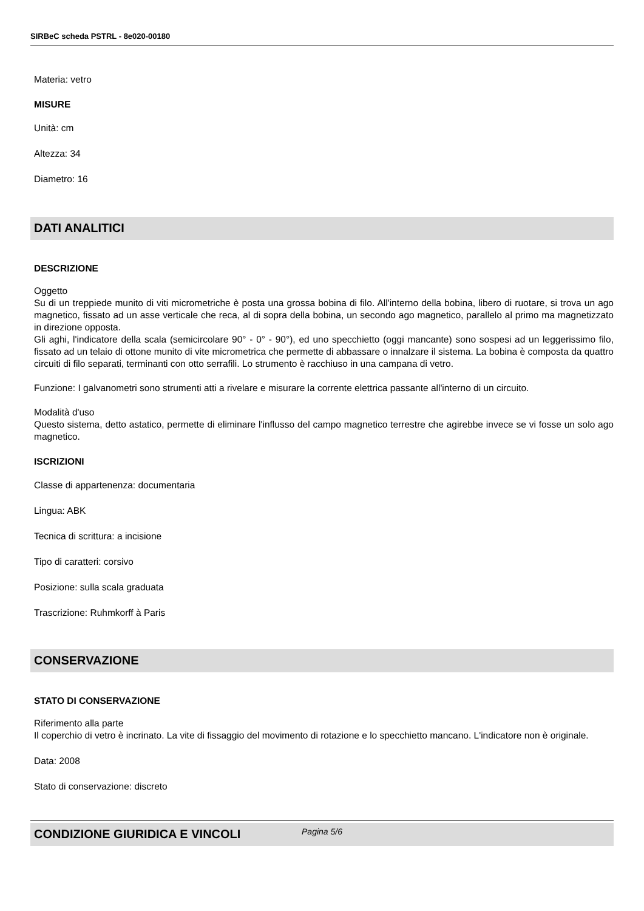SIRBeC scheda PSTRL - 8e020-00180
Materia: vetro
MISURE
Unità: cm
Altezza: 34
Diametro: 16
DATI ANALITICI
DESCRIZIONE
Oggetto
Su di un treppiede munito di viti micrometriche è posta una grossa bobina di filo. All'interno della bobina, libero di ruotare, si trova un ago magnetico, fissato ad un asse verticale che reca, al di sopra della bobina, un secondo ago magnetico, parallelo al primo ma magnetizzato in direzione opposta.
Gli aghi, l'indicatore della scala (semicircolare 90° - 0° - 90°), ed uno specchietto (oggi mancante) sono sospesi ad un leggerissimo filo, fissato ad un telaio di ottone munito di vite micrometrica che permette di abbassare o innalzare il sistema. La bobina è composta da quattro circuiti di filo separati, terminanti con otto serrafili. Lo strumento è racchiuso in una campana di vetro.
Funzione: I galvanometri sono strumenti atti a rivelare e misurare la corrente elettrica passante all'interno di un circuito.
Modalità d'uso
Questo sistema, detto astatico, permette di eliminare l'influsso del campo magnetico terrestre che agirebbe invece se vi fosse un solo ago magnetico.
ISCRIZIONI
Classe di appartenenza: documentaria
Lingua: ABK
Tecnica di scrittura: a incisione
Tipo di caratteri: corsivo
Posizione: sulla scala graduata
Trascrizione: Ruhmkorff à Paris
CONSERVAZIONE
STATO DI CONSERVAZIONE
Riferimento alla parte
Il coperchio di vetro è incrinato. La vite di fissaggio del movimento di rotazione e lo specchietto mancano. L'indicatore non è originale.
Data: 2008
Stato di conservazione: discreto
CONDIZIONE GIURIDICA E VINCOLI
Pagina 5/6